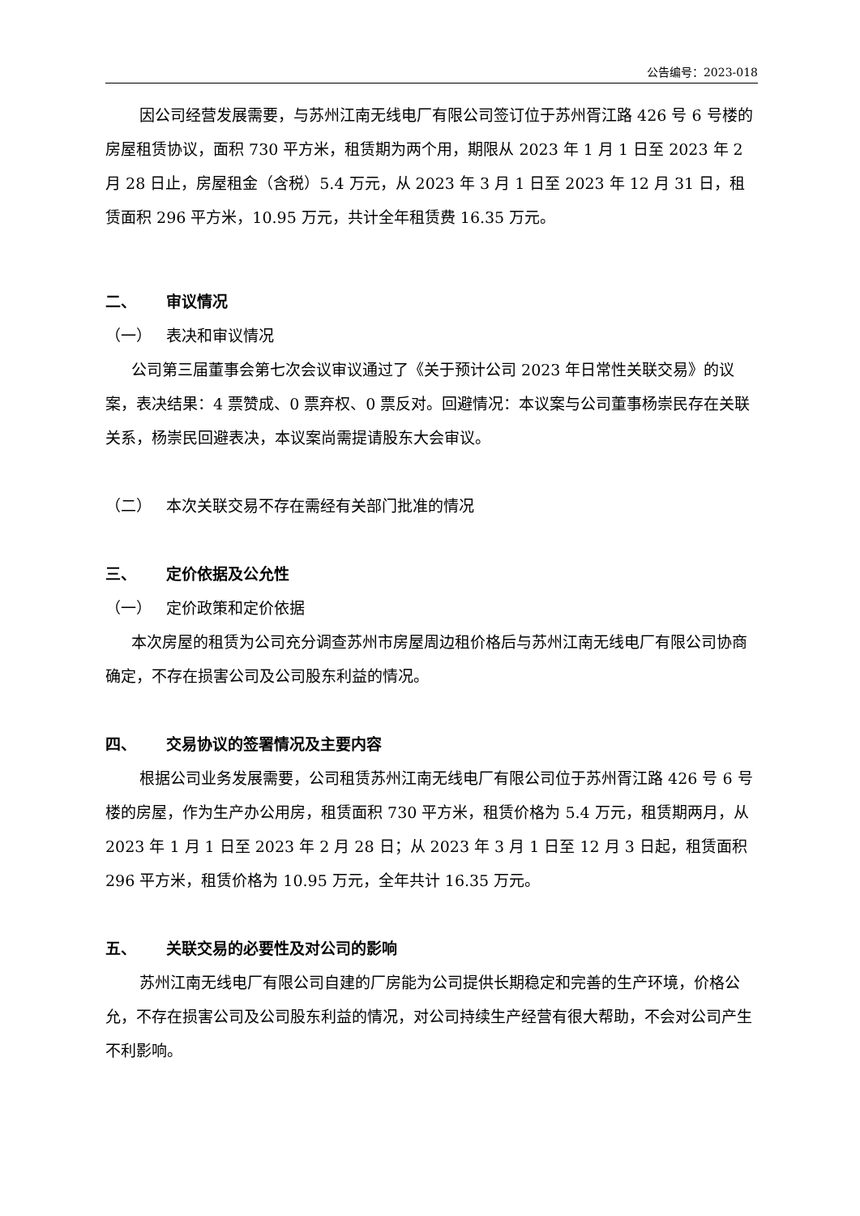公告编号：2023-018
因公司经营发展需要，与苏州江南无线电厂有限公司签订位于苏州胥江路 426 号 6 号楼的房屋租赁协议，面积 730 平方米，租赁期为两个用，期限从 2023 年 1 月 1 日至 2023 年 2 月 28 日止，房屋租金（含税）5.4 万元，从 2023 年 3 月 1 日至 2023 年 12 月 31 日，租赁面积 296 平方米，10.95 万元，共计全年租赁费 16.35 万元。
二、 审议情况
（一） 表决和审议情况
公司第三届董事会第七次会议审议通过了《关于预计公司 2023 年日常性关联交易》的议案，表决结果：4 票赞成、0 票弃权、0 票反对。回避情况：本议案与公司董事杨崇民存在关联关系，杨崇民回避表决，本议案尚需提请股东大会审议。
（二） 本次关联交易不存在需经有关部门批准的情况
三、 定价依据及公允性
（一） 定价政策和定价依据
本次房屋的租赁为公司充分调查苏州市房屋周边租价格后与苏州江南无线电厂有限公司协商确定，不存在损害公司及公司股东利益的情况。
四、 交易协议的签署情况及主要内容
根据公司业务发展需要，公司租赁苏州江南无线电厂有限公司位于苏州胥江路 426 号 6 号楼的房屋，作为生产办公用房，租赁面积 730 平方米，租赁价格为 5.4 万元，租赁期两月，从 2023 年 1 月 1 日至 2023 年 2 月 28 日；从 2023 年 3 月 1 日至 12 月 3 日起，租赁面积 296 平方米，租赁价格为 10.95 万元，全年共计 16.35 万元。
五、 关联交易的必要性及对公司的影响
苏州江南无线电厂有限公司自建的厂房能为公司提供长期稳定和完善的生产环境，价格公允，不存在损害公司及公司股东利益的情况，对公司持续生产经营有很大帮助，不会对公司产生不利影响。